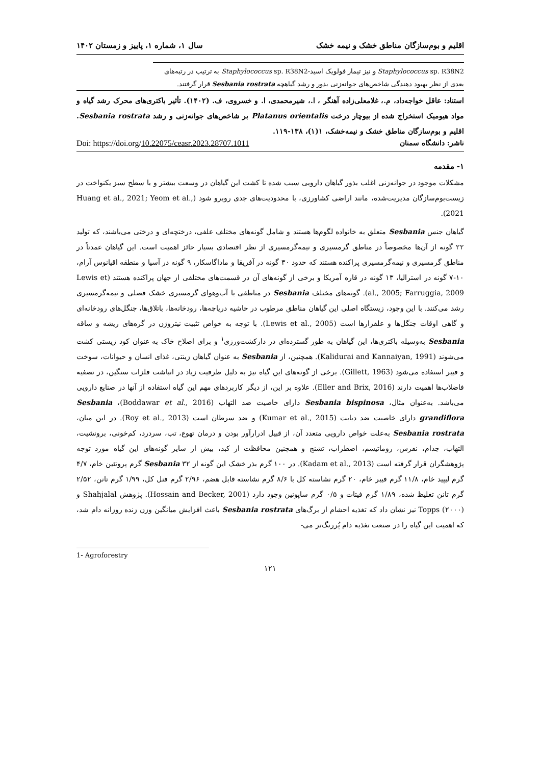اقلیم و بوم‌سازگان مناطق خشک و نیمه خشک سال ۱، شماره ۱، پاییز و زمستان ۱۴۰۲
Staphylococcus sp. R38N2 و نیز تیمار فولویک اسید-Staphylococcus sp. R38N2 به ترتیب در رتبه‌های بعدی از نظر بهبود دهندگی شاخص‌های جوانه‌زنی بذور و رشد گیاهچه Sesbania rostrata قرار گرفتند.
استناد: عاقل خواجه‌داد، م.، غلامعلی‌زاده آهنگر ، ا.، شیرمحمدی، ا. و خسروی، ف. (۱۴۰۲). تأثیر باکتری‌های محرک رشد گیاه و مواد هیومیک استخراج شده از بیوچار درخت Platanus orientalis بر شاخص‌های جوانه‌زنی و رشد Sesbania rostrata. اقلیم و بوم‌سازگان مناطق خشک و نیمه‌خشک، ۱(۱)، ۱۳۸-۱۱۹.
ناشر: دانشگاه سمنان Doi: https://doi.org/10.22075/ceasr.2023.28707.1011
۱- مقدمه
مشکلات موجود در جوانه‌زنی اغلب بذور گیاهان دارویی سبب شده تا کشت این گیاهان در وسعت بیشتر و با سطح سبز یکنواخت در زیست‌بوم‌سازگان مدیریت‌شده، مانند اراضی کشاورزی، با محدودیت‌های جدی روبرو شود (Huang et al., 2021; Yeom et al., 2021).
گیاهان جنس Sesbania متعلق به خانواده لگوم‌ها هستند و شامل گونه‌های مختلف علفی، درختچه‌ای و درختی می‌باشند، که تولید ۲۲ گونه از آن‌ها مخصوصاً در مناطق گرمسیری و نیمه‌گرمسیری از نظر اقتصادی بسیار حائز اهمیت است. این گیاهان عمدتاً در مناطق گرمسیری و نیمه‌گرمسیری پراکنده هستند که حدود ۳۰ گونه در آفریقا و ماداگاسکار، ۹ گونه در آسیا و منطقه اقیانوس آرام، ۱۰-۷ گونه در استرالیا، ۱۳ گونه در قاره آمریکا و برخی از گونه‌های آن در قسمت‌های مختلفی از جهان پراکنده هستند (Lewis et al., 2005; Farruggia, 2009). گونه‌های مختلف Sesbania در مناطقی با آب‌وهوای گرمسیری خشک فصلی و نیمه‌گرمسیری رشد می‌کنند. با این وجود، زیستگاه اصلی این گیاهان مناطق مرطوب در حاشیه دریاچه‌ها، رودخانه‌ها، باتلاق‌ها، جنگل‌های رودخانه‌ای و گاهی اوقات جنگل‌ها و علفزارها است (Lewis et al., 2005). با توجه به خواص تثبیت نیتروژن در گره‌های ریشه و ساقه Sesbania به‌وسیله باکتری‌ها، این گیاهان به طور گسترده‌ای در دارکشت‌ورزی<sup>۱</sup> و برای اصلاح خاک به عنوان کود زیستی کشت می‌شوند (Kalidurai and Kannaiyan, 1991). همچنین، از Sesbania به عنوان گیاهان زینتی، غذای انسان و حیوانات، سوخت و فیبر استفاده می‌شود (Gillett, 1963). برخی از گونه‌های این گیاه نیز به دلیل ظرفیت زیاد در انباشت فلزات سنگین، در تصفیه فاضلاب‌ها اهمیت دارند (Eller and Brix, 2016). علاوه بر این، از دیگر کاربردهای مهم این گیاه استفاده از آنها در صنایع دارویی می‌باشد. به‌عنوان مثال، Sesbania bispinosa دارای خاصیت ضد التهاب (Boddawar et al., 2016)، Sesbania grandiflora دارای خاصیت ضد دیابت (Kumar et al., 2015) و ضد سرطان است (Roy et al., 2013). در این میان، Sesbania rostrata به‌علت خواص دارویی متعدد آن، از قبیل ادرارآور بودن و درمان تهوع، تب، سردرد، کم‌خونی، برونشیت، التهاب، جذام، نقرس، روماتیسم، اضطراب، تشنج و همچنین محافظت از کبد، بیش از سایر گونه‌های این گیاه مورد توجه پژوهشگران قرار گرفته است (Kadam et al., 2013). در ۱۰۰ گرم بذر خشک این گونه از Sesbania ۳۲ گرم پروتئین خام، ۴/۷ گرم لیپید خام، ۱۱/۸ گرم فیبر خام، ۲۰ گرم نشاسته کل با ۸/۶ گرم نشاسته قابل هضم، ۲/۹۶ گرم فنل کل، ۱/۹۹ گرم تانن، ۲/۵۲ گرم تانن تغلیظ شده، ۱/۸۹ گرم فیتات و ۰/۵ گرم ساپونین وجود دارد (Hossain and Becker, 2001). پژوهش Shahjalal و Topps (۲۰۰۰) نیز نشان داد که تغذیه احشام از برگ‌های Sesbania rostrata باعث افزایش میانگین وزن زنده روزانه دام شد، که اهمیت این گیاه را در صنعت تغذیه دام پُررنگ‌تر می-
1- Agroforestry
۱۲۱